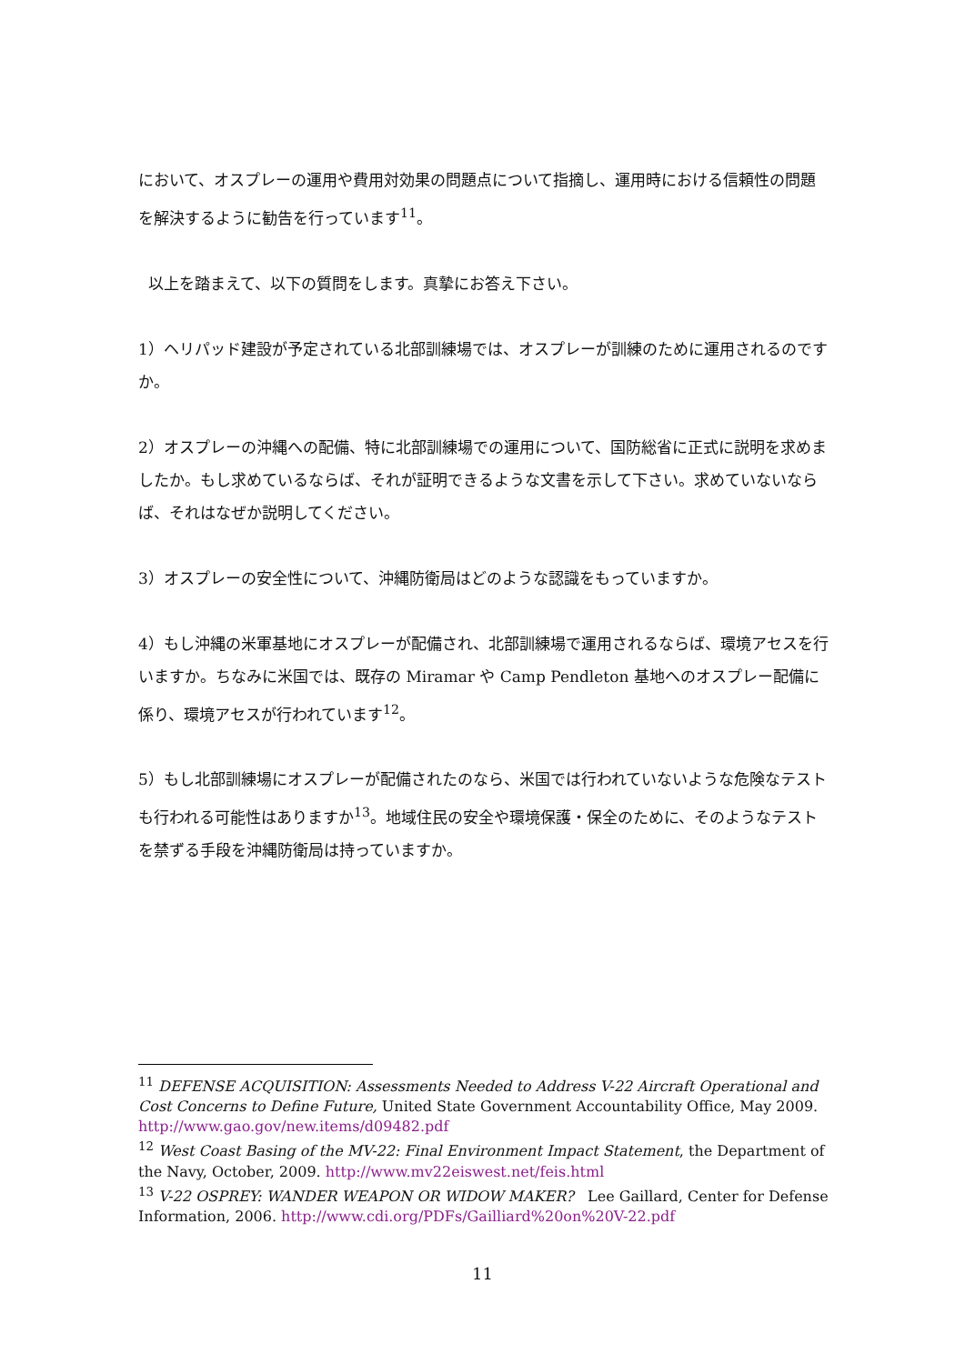において、オスプレーの運用や費用対効果の問題点について指摘し、運用時における信頼性の問題を解決するように勧告を行っています<sup>11</sup>。
以上を踏まえて、以下の質問をします。真摯にお答え下さい。
1）ヘリパッド建設が予定されている北部訓練場では、オスプレーが訓練のために運用されるのですか。
2）オスプレーの沖縄への配備、特に北部訓練場での運用について、国防総省に正式に説明を求めましたか。もし求めているならば、それが証明できるような文書を示して下さい。求めていないならば、それはなぜか説明してください。
3）オスプレーの安全性について、沖縄防衛局はどのような認識をもっていますか。
4）もし沖縄の米軍基地にオスプレーが配備され、北部訓練場で運用されるならば、環境アセスを行いますか。ちなみに米国では、既存の Miramar や Camp Pendleton 基地へのオスプレー配備に係り、環境アセスが行われています<sup>12</sup>。
5）もし北部訓練場にオスプレーが配備されたのなら、米国では行われていないような危険なテストも行われる可能性はありますか<sup>13</sup>。地域住民の安全や環境保護・保全のために、そのようなテストを禁ずる手段を沖縄防衛局は持っていますか。
<sup>11</sup> DEFENSE ACQUISITION: Assessments Needed to Address V-22 Aircraft Operational and Cost Concerns to Define Future, United State Government Accountability Office, May 2009. http://www.gao.gov/new.items/d09482.pdf
<sup>12</sup> West Coast Basing of the MV-22: Final Environment Impact Statement, the Department of the Navy, October, 2009. http://www.mv22eiswest.net/feis.html
<sup>13</sup> V-22 OSPREY: WANDER WEAPON OR WIDOW MAKER? Lee Gaillard, Center for Defense Information, 2006. http://www.cdi.org/PDFs/Gailliard%20on%20V-22.pdf
11